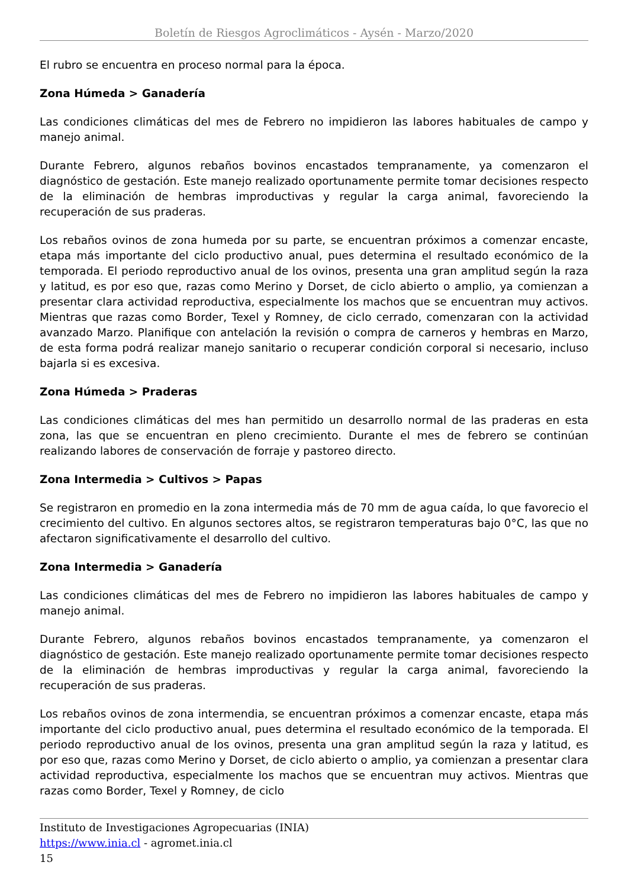Boletín de Riesgos Agroclimáticos - Aysén - Marzo/2020
El rubro se encuentra en proceso normal para la época.
Zona Húmeda > Ganadería
Las condiciones climáticas del mes de Febrero no impidieron las labores habituales de campo y manejo animal.
Durante Febrero, algunos rebaños bovinos encastados tempranamente, ya comenzaron el diagnóstico de gestación. Este manejo realizado oportunamente permite tomar decisiones respecto de la eliminación de hembras improductivas y regular la carga animal, favoreciendo la recuperación de sus praderas.
Los rebaños ovinos de zona humeda por su parte, se encuentran próximos a comenzar encaste, etapa más importante del ciclo productivo anual, pues determina el resultado económico de la temporada. El periodo reproductivo anual de los ovinos, presenta una gran amplitud según la raza y latitud, es por eso que, razas como Merino y Dorset, de ciclo abierto o amplio, ya comienzan a presentar clara actividad reproductiva, especialmente los machos que se encuentran muy activos. Mientras que razas como Border, Texel y Romney, de ciclo cerrado, comenzaran con la actividad avanzado Marzo. Planifique con antelación la revisión o compra de carneros y hembras en Marzo, de esta forma podrá realizar manejo sanitario o recuperar condición corporal si necesario, incluso bajarla si es excesiva.
Zona Húmeda > Praderas
Las condiciones climáticas del mes han permitido un desarrollo normal de las praderas en esta zona, las que se encuentran en pleno crecimiento. Durante el mes de febrero se continúan realizando labores de conservación de forraje y pastoreo directo.
Zona Intermedia > Cultivos > Papas
Se registraron en promedio en la zona intermedia más de 70 mm de agua caída, lo que favorecio el crecimiento del cultivo. En algunos sectores altos, se registraron temperaturas bajo 0°C, las que no afectaron significativamente el desarrollo del cultivo.
Zona Intermedia > Ganadería
Las condiciones climáticas del mes de Febrero no impidieron las labores habituales de campo y manejo animal.
Durante Febrero, algunos rebaños bovinos encastados tempranamente, ya comenzaron el diagnóstico de gestación. Este manejo realizado oportunamente permite tomar decisiones respecto de la eliminación de hembras improductivas y regular la carga animal, favoreciendo la recuperación de sus praderas.
Los rebaños ovinos de zona intermendia, se encuentran próximos a comenzar encaste, etapa más importante del ciclo productivo anual, pues determina el resultado económico de la temporada. El periodo reproductivo anual de los ovinos, presenta una gran amplitud según la raza y latitud, es por eso que, razas como Merino y Dorset, de ciclo abierto o amplio, ya comienzan a presentar clara actividad reproductiva, especialmente los machos que se encuentran muy activos. Mientras que razas como Border, Texel y Romney, de ciclo
Instituto de Investigaciones Agropecuarias (INIA)
https://www.inia.cl - agromet.inia.cl
15